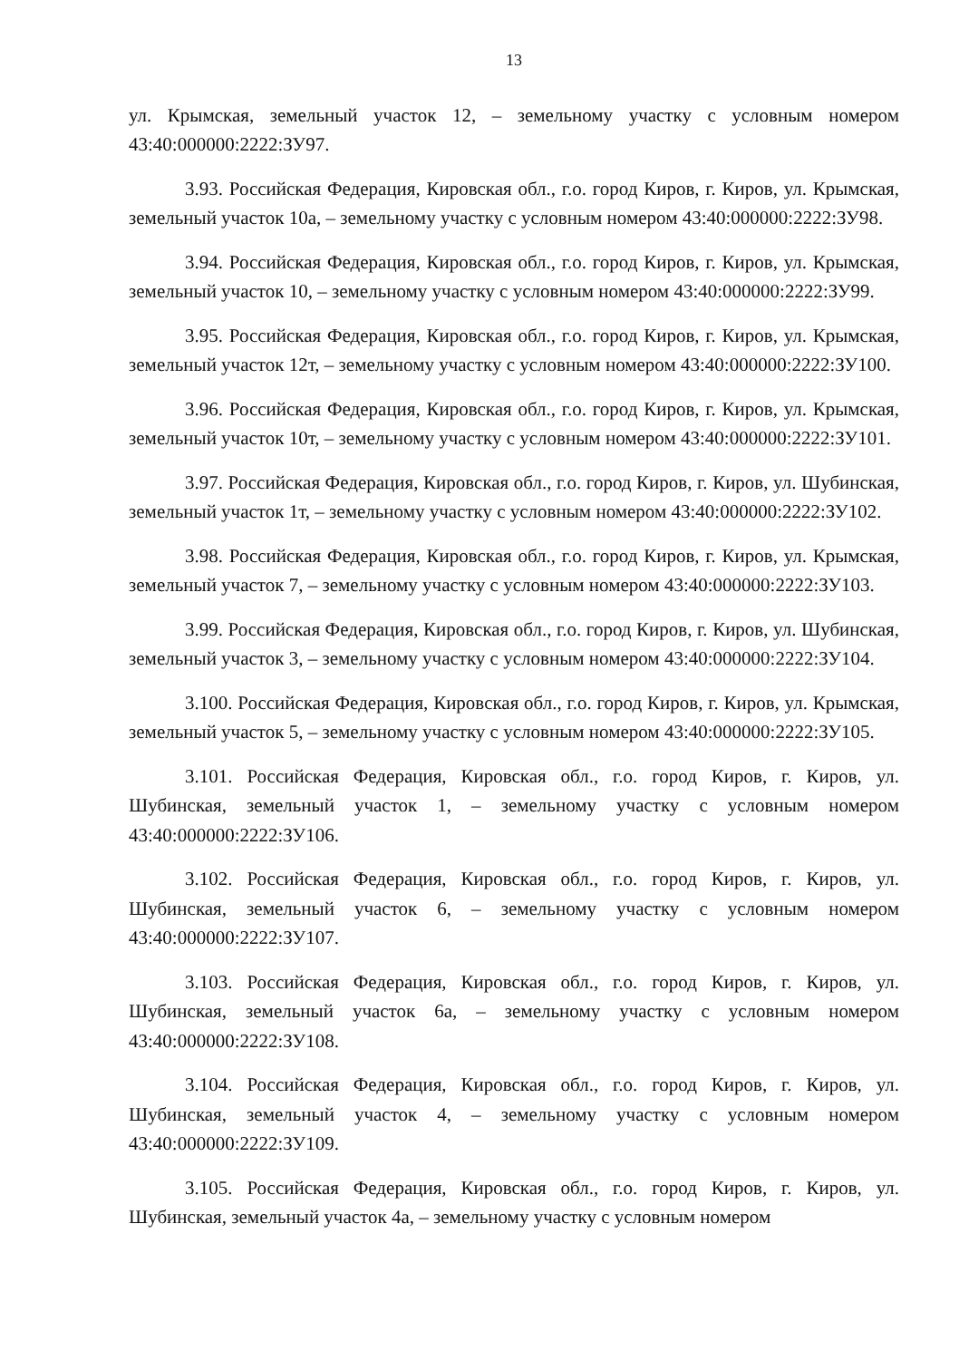13
ул. Крымская, земельный участок 12, – земельному участку с условным номером 43:40:000000:2222:ЗУ97.
3.93. Российская Федерация, Кировская обл., г.о. город Киров, г. Киров, ул. Крымская, земельный участок 10а, – земельному участку с условным номером 43:40:000000:2222:ЗУ98.
3.94. Российская Федерация, Кировская обл., г.о. город Киров, г. Киров, ул. Крымская, земельный участок 10, – земельному участку с условным номером 43:40:000000:2222:ЗУ99.
3.95. Российская Федерация, Кировская обл., г.о. город Киров, г. Киров, ул. Крымская, земельный участок 12т, – земельному участку с условным номером 43:40:000000:2222:ЗУ100.
3.96. Российская Федерация, Кировская обл., г.о. город Киров, г. Киров, ул. Крымская, земельный участок 10т, – земельному участку с условным номером 43:40:000000:2222:ЗУ101.
3.97. Российская Федерация, Кировская обл., г.о. город Киров, г. Киров, ул. Шубинская, земельный участок 1т, – земельному участку с условным номером 43:40:000000:2222:ЗУ102.
3.98. Российская Федерация, Кировская обл., г.о. город Киров, г. Киров, ул. Крымская, земельный участок 7, – земельному участку с условным номером 43:40:000000:2222:ЗУ103.
3.99. Российская Федерация, Кировская обл., г.о. город Киров, г. Киров, ул. Шубинская, земельный участок 3, – земельному участку с условным номером 43:40:000000:2222:ЗУ104.
3.100. Российская Федерация, Кировская обл., г.о. город Киров, г. Киров, ул. Крымская, земельный участок 5, – земельному участку с условным номером 43:40:000000:2222:ЗУ105.
3.101. Российская Федерация, Кировская обл., г.о. город Киров, г. Киров, ул. Шубинская, земельный участок 1, – земельному участку с условным номером 43:40:000000:2222:ЗУ106.
3.102. Российская Федерация, Кировская обл., г.о. город Киров, г. Киров, ул. Шубинская, земельный участок 6, – земельному участку с условным номером 43:40:000000:2222:ЗУ107.
3.103. Российская Федерация, Кировская обл., г.о. город Киров, г. Киров, ул. Шубинская, земельный участок 6а, – земельному участку с условным номером 43:40:000000:2222:ЗУ108.
3.104. Российская Федерация, Кировская обл., г.о. город Киров, г. Киров, ул. Шубинская, земельный участок 4, – земельному участку с условным номером 43:40:000000:2222:ЗУ109.
3.105. Российская Федерация, Кировская обл., г.о. город Киров, г. Киров, ул. Шубинская, земельный участок 4а, – земельному участку с условным номером